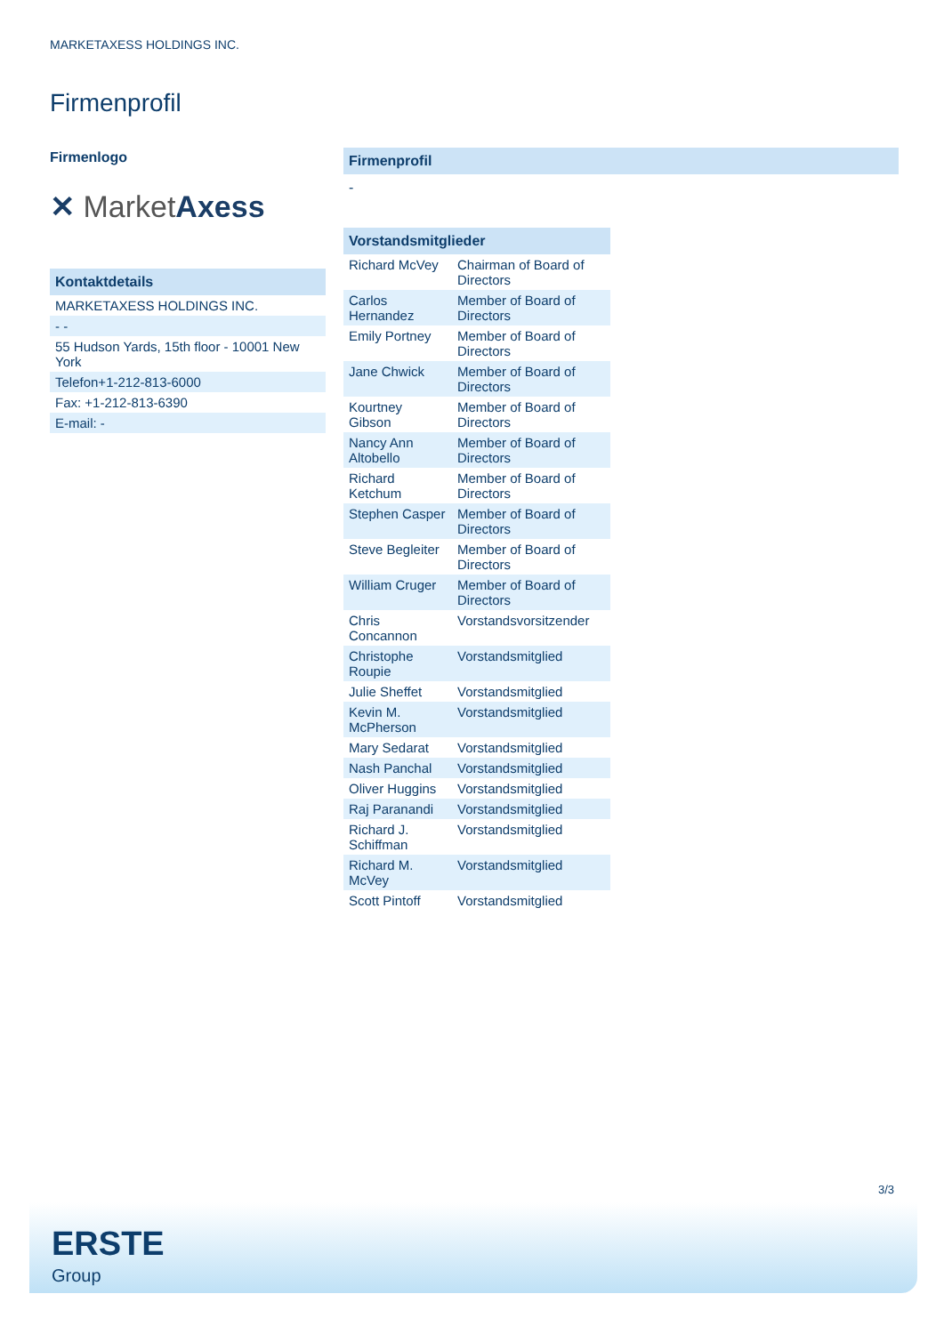MARKETAXESS HOLDINGS INC.
Firmenprofil
Firmenlogo
✕ MarketAxess
| Kontaktdetails |
| --- |
| MARKETAXESS HOLDINGS INC. |
| - - |
| 55 Hudson Yards, 15th floor - 10001 New York |
| Telefon+1-212-813-6000 |
| Fax: +1-212-813-6390 |
| E-mail: - |
Firmenprofil
-
| Vorstandsmitglieder | |
| --- | --- |
| Richard McVey | Chairman of Board of Directors |
| Carlos Hernandez | Member of Board of Directors |
| Emily Portney | Member of Board of Directors |
| Jane Chwick | Member of Board of Directors |
| Kourtney Gibson | Member of Board of Directors |
| Nancy Ann Altobello | Member of Board of Directors |
| Richard Ketchum | Member of Board of Directors |
| Stephen Casper | Member of Board of Directors |
| Steve Begleiter | Member of Board of Directors |
| William Cruger | Member of Board of Directors |
| Chris Concannon | Vorstandsvorsitzender |
| Christophe Roupie | Vorstandsmitglied |
| Julie Sheffet | Vorstandsmitglied |
| Kevin M. McPherson | Vorstandsmitglied |
| Mary Sedarat | Vorstandsmitglied |
| Nash Panchal | Vorstandsmitglied |
| Oliver Huggins | Vorstandsmitglied |
| Raj Paranandi | Vorstandsmitglied |
| Richard J. Schiffman | Vorstandsmitglied |
| Richard M. McVey | Vorstandsmitglied |
| Scott Pintoff | Vorstandsmitglied |
3/3
ERSTE
Group